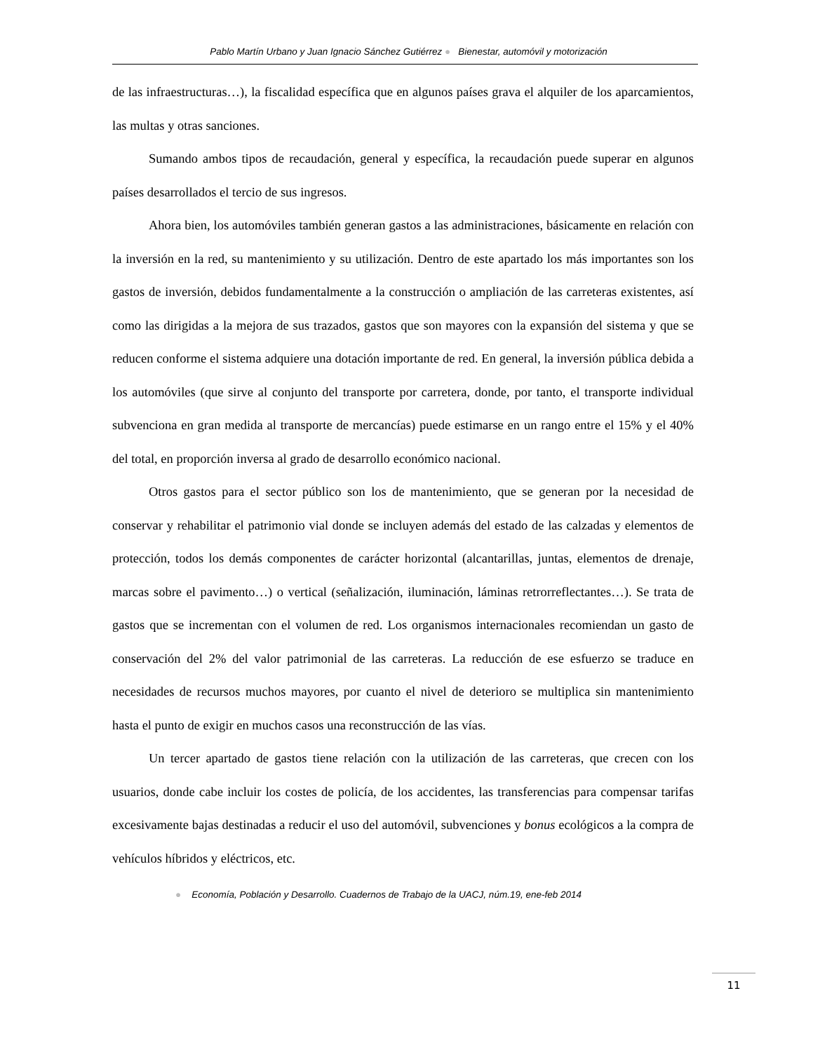Pablo Martín Urbano y Juan Ignacio Sánchez Gutiérrez ● Bienestar, automóvil y motorización
de las infraestructuras…), la fiscalidad específica que en algunos países grava el alquiler de los aparcamientos, las multas y otras sanciones.
Sumando ambos tipos de recaudación, general y específica, la recaudación puede superar en algunos países desarrollados el tercio de sus ingresos.
Ahora bien, los automóviles también generan gastos a las administraciones, básicamente en relación con la inversión en la red, su mantenimiento y su utilización. Dentro de este apartado los más importantes son los gastos de inversión, debidos fundamentalmente a la construcción o ampliación de las carreteras existentes, así como las dirigidas a la mejora de sus trazados, gastos que son mayores con la expansión del sistema y que se reducen conforme el sistema adquiere una dotación importante de red. En general, la inversión pública debida a los automóviles (que sirve al conjunto del transporte por carretera, donde, por tanto, el transporte individual subvenciona en gran medida al transporte de mercancías) puede estimarse en un rango entre el 15% y el 40% del total, en proporción inversa al grado de desarrollo económico nacional.
Otros gastos para el sector público son los de mantenimiento, que se generan por la necesidad de conservar y rehabilitar el patrimonio vial donde se incluyen además del estado de las calzadas y elementos de protección, todos los demás componentes de carácter horizontal (alcantarillas, juntas, elementos de drenaje, marcas sobre el pavimento…) o vertical (señalización, iluminación, láminas retrorreflectantes…). Se trata de gastos que se incrementan con el volumen de red. Los organismos internacionales recomiendan un gasto de conservación del 2% del valor patrimonial de las carreteras. La reducción de ese esfuerzo se traduce en necesidades de recursos muchos mayores, por cuanto el nivel de deterioro se multiplica sin mantenimiento hasta el punto de exigir en muchos casos una reconstrucción de las vías.
Un tercer apartado de gastos tiene relación con la utilización de las carreteras, que crecen con los usuarios, donde cabe incluir los costes de policía, de los accidentes, las transferencias para compensar tarifas excesivamente bajas destinadas a reducir el uso del automóvil, subvenciones y bonus ecológicos a la compra de vehículos híbridos y eléctricos, etc.
● Economía, Población y Desarrollo. Cuadernos de Trabajo de la UACJ, núm.19, ene-feb 2014
11